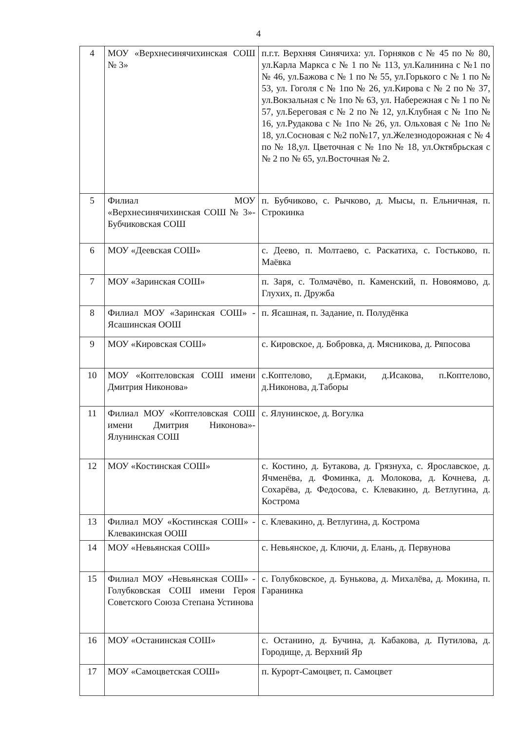4
| 4 | МОУ «Верхнесинячихинская СОШ № 3» | п.г.т. Верхняя Синячиха: ул. Горняков с № 45 по № 80, ул.Карла Маркса с № 1 по № 113, ул.Калинина с №1 по № 46, ул.Бажова с № 1 по № 55, ул.Горького с № 1 по № 53, ул. Гоголя с № 1по № 26, ул.Кирова с № 2 по № 37, ул.Вокзальная с № 1по № 63, ул. Набережная с № 1 по № 57, ул.Береговая с № 2 по № 12, ул.Клубная с № 1по № 16, ул.Рудакова с № 1по № 26, ул. Ольховая с № 1по № 18, ул.Сосновая с №2 по№17, ул.Железнодорожная с № 4 по № 18,ул. Цветочная с № 1по № 18, ул.Октябрьская с № 2 по № 65, ул.Восточная № 2. |
| 5 | Филиал МОУ «Верхнесинячихинская СОШ № 3»- Бубчиковская СОШ | п. Бубчиково, с. Рычково, д. Мысы, п. Ельничная, п. Строкинка |
| 6 | МОУ «Деевская СОШ» | с. Деево, п. Молтаево, с. Раскатиха, с. Гостьково, п. Маёвка |
| 7 | МОУ «Заринская СОШ» | п. Заря, с. Толмачёво, п. Каменский, п. Новоямово, д. Глухих, п. Дружба |
| 8 | Филиал МОУ «Заринская СОШ» - Ясашинская ООШ | п. Ясашная, п. Задание, п. Полудёнка |
| 9 | МОУ «Кировская СОШ» | с. Кировское, д. Бобровка, д. Мясникова, д. Ряпосова |
| 10 | МОУ «Коптеловская СОШ имени Дмитрия Никонова» | с.Коптелово, д.Ермаки, д.Исакова, п.Коптелово, д.Никонова, д.Таборы |
| 11 | Филиал МОУ «Коптеловская СОШ имени Дмитрия Никонова»- Ялунинская СОШ | с. Ялунинское, д. Вогулка |
| 12 | МОУ «Костинская СОШ» | с. Костино, д. Бутакова, д. Грязнуха, с. Ярославское, д. Ячменёва, д. Фоминка, д. Молокова, д. Кочнева, д. Сохарёва, д. Федосова, с. Клевакино, д. Ветлугина, д. Кострома |
| 13 | Филиал МОУ «Костинская СОШ» - Клевакинская ООШ | с. Клевакино, д. Ветлугина, д. Кострома |
| 14 | МОУ «Невьянская СОШ» | с. Невьянское, д. Ключи, д. Елань, д. Первунова |
| 15 | Филиал МОУ «Невьянская СОШ» - Голубковская СОШ имени Героя Советского Союза Степана Устинова | с. Голубковское, д. Бунькова, д. Михалёва, д. Мокина, п. Гаранинка |
| 16 | МОУ «Останинская СОШ» | с. Останино, д. Бучина, д. Кабакова, д. Путилова, д. Городище, д. Верхний Яр |
| 17 | МОУ «Самоцветская СОШ» | п. Курорт-Самоцвет, п. Самоцвет |